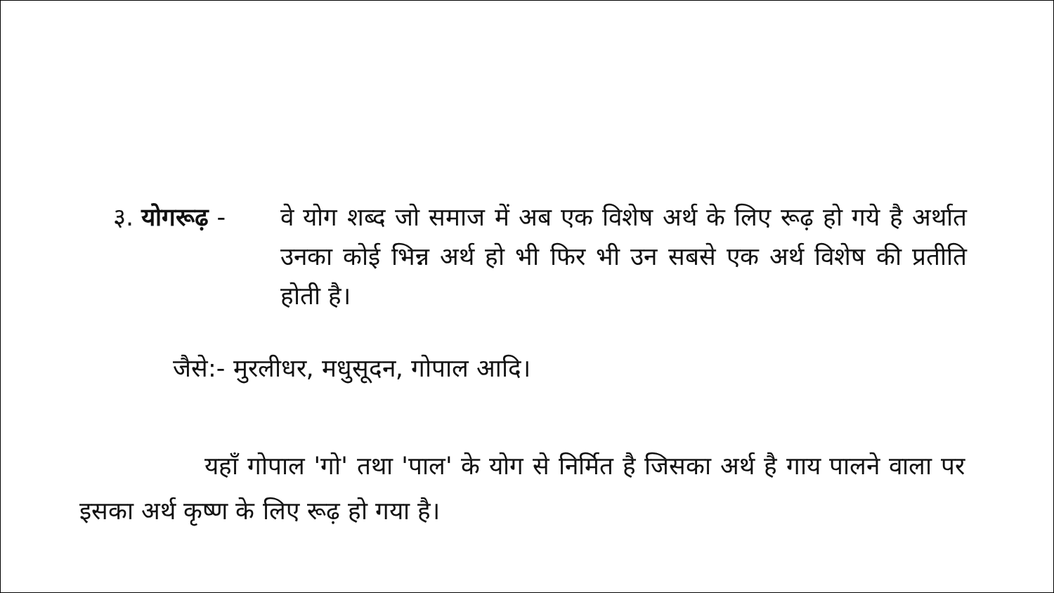३. योगरूढ़ -
वे योग शब्द जो समाज में अब एक विशेष अर्थ के लिए रूढ़ हो गये है अर्थात उनका कोई भिन्न अर्थ हो भी फिर भी उन सबसे एक अर्थ विशेष की प्रतीति होती है।
जैसे:- मुरलीधर, मधुसूदन, गोपाल आदि।
यहाँ गोपाल 'गो' तथा 'पाल' के योग से निर्मित है जिसका अर्थ है गाय पालने वाला पर इसका अर्थ कृष्ण के लिए रूढ़ हो गया है।